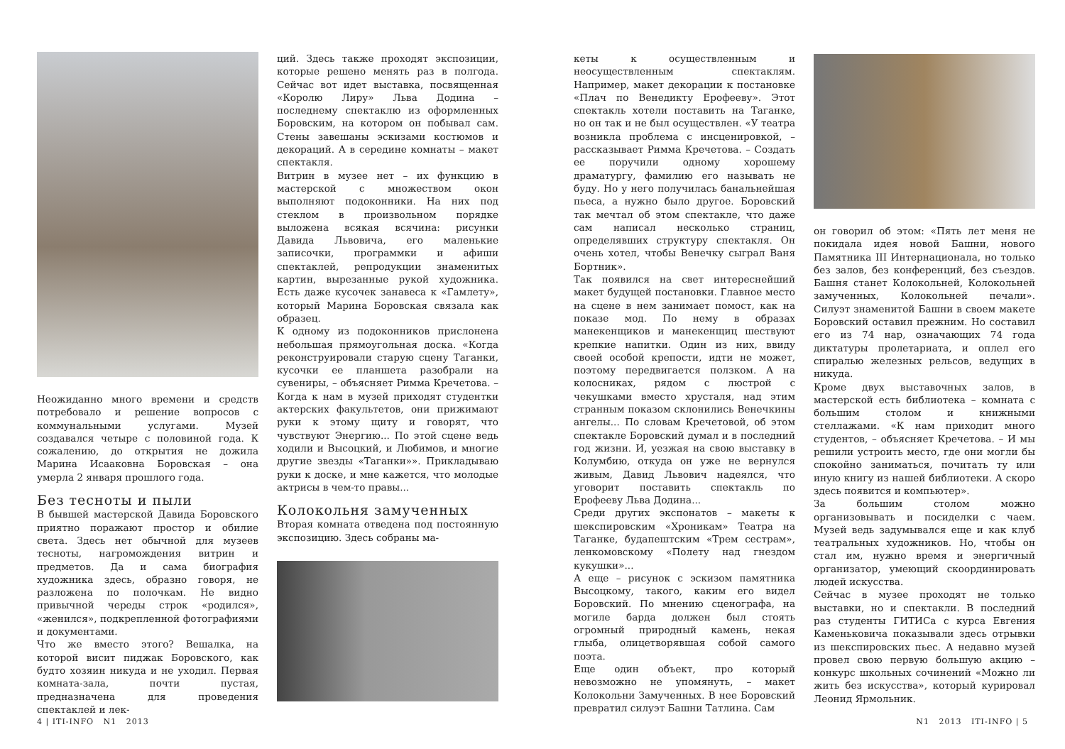Неожиданно много времени и средств потребовало и решение вопросов с коммунальными услугами. Музей создавался четыре с половиной года. К сожалению, до открытия не дожила Марина Исааковна Боровская – она умерла 2 января прошлого года.
Без тесноты и пыли
В бывшей мастерской Давида Боровского приятно поражают простор и обилие света. Здесь нет обычной для музеев тесноты, нагромождения витрин и предметов. Да и сама биография художника здесь, образно говоря, не разложена по полочкам. Не видно привычной череды строк «родился», «женился», подкрепленной фотографиями и документами.
Что же вместо этого? Вешалка, на которой висит пиджак Боровского, как будто хозяин никуда и не уходил. Первая комната-зала, почти пустая, предназначена для проведения спектаклей и лек-
ций. Здесь также проходят экспозиции, которые решено менять раз в полгода. Сейчас вот идет выставка, посвященная «Королю Лиру» Льва Додина – последнему спектаклю из оформленных Боровским, на котором он побывал сам. Стены завешаны эскизами костюмов и декораций. А в середине комнаты – макет спектакля.
Витрин в музее нет – их функцию в мастерской с множеством окон выполняют подоконники. На них под стеклом в произвольном порядке выложена всякая всячина: рисунки Давида Львовича, его маленькие записочки, программки и афиши спектаклей, репродукции знаменитых картин, вырезанные рукой художника. Есть даже кусочек занавеса к «Гамлету», который Марина Боровская связала как образец.
К одному из подоконников прислонена небольшая прямоугольная доска. «Когда реконструировали старую сцену Таганки, кусочки ее планшета разобрали на сувениры, – объясняет Римма Кречетова. – Когда к нам в музей приходят студентки актерских факультетов, они прижимают руки к этому щиту и говорят, что чувствуют Энергию... По этой сцене ведь ходили и Высоцкий, и Любимов, и многие другие звезды «Таганки»». Прикладываю руки к доске, и мне кажется, что молодые актрисы в чем-то правы...
Колокольня замученных
Вторая комната отведена под постоянную экспозицию. Здесь собраны ма-
4 | ITI-INFO N1 2013
кеты к осуществленным и неосуществленным спектаклям. Например, макет декорации к постановке «Плач по Венедикту Ерофееву». Этот спектакль хотели поставить на Таганке, но он так и не был осуществлен. «У театра возникла проблема с инсценировкой, – рассказывает Римма Кречетова. – Создать ее поручили одному хорошему драматургу, фамилию его называть не буду. Но у него получилась банальнейшая пьеса, а нужно было другое. Боровский так мечтал об этом спектакле, что даже сам написал несколько страниц, определявших структуру спектакля. Он очень хотел, чтобы Венечку сыграл Ваня Бортник».
Так появился на свет интереснейший макет будущей постановки. Главное место на сцене в нем занимает помост, как на показе мод. По нему в образах манекенщиков и манекенщиц шествуют крепкие напитки. Один из них, ввиду своей особой крепости, идти не может, поэтому передвигается ползком. А на колосниках, рядом с люстрой с чекушками вместо хрусталя, над этим странным показом склонились Венечкины ангелы... По словам Кречетовой, об этом спектакле Боровский думал и в последний год жизни. И, уезжая на свою выставку в Колумбию, откуда он уже не вернулся живым, Давид Львович надеялся, что уговорит поставить спектакль по Ерофееву Льва Додина...
Среди других экспонатов – макеты к шекспировским «Хроникам» Театра на Таганке, будапештским «Трем сестрам», ленкомовскому «Полету над гнездом кукушки»...
А еще – рисунок с эскизом памятника Высоцкому, такого, каким его видел Боровский. По мнению сценографа, на могиле барда должен был стоять огромный природный камень, некая глыба, олицетворявшая собой самого поэта.
Еще один объект, про который невозможно не упомянуть, – макет Колокольни Замученных. В нее Боровский превратил силуэт Башни Татлина. Сам
он говорил об этом: «Пять лет меня не покидала идея новой Башни, нового Памятника III Интернационала, но только без залов, без конференций, без съездов. Башня станет Колокольней, Колокольней замученных, Колокольней печали». Силуэт знаменитой Башни в своем макете Боровский оставил прежним. Но составил его из 74 нар, означающих 74 года диктатуры пролетариата, и оплел его спиралью железных рельсов, ведущих в никуда.
Кроме двух выставочных залов, в мастерской есть библиотека – комната с большим столом и книжными стеллажами. «К нам приходит много студентов, – объясняет Кречетова. – И мы решили устроить место, где они могли бы спокойно заниматься, почитать ту или иную книгу из нашей библиотеки. А скоро здесь появится и компьютер».
За большим столом можно организовывать и посиделки с чаем. Музей ведь задумывался еще и как клуб театральных художников. Но, чтобы он стал им, нужно время и энергичный организатор, умеющий скоординировать людей искусства.
Сейчас в музее проходят не только выставки, но и спектакли. В последний раз студенты ГИТИСа с курса Евгения Каменьковича показывали здесь отрывки из шекспировских пьес. А недавно музей провел свою первую большую акцию – конкурс школьных сочинений «Можно ли жить без искусства», который курировал Леонид Ярмольник.
N1 2013 ITI-INFO | 5